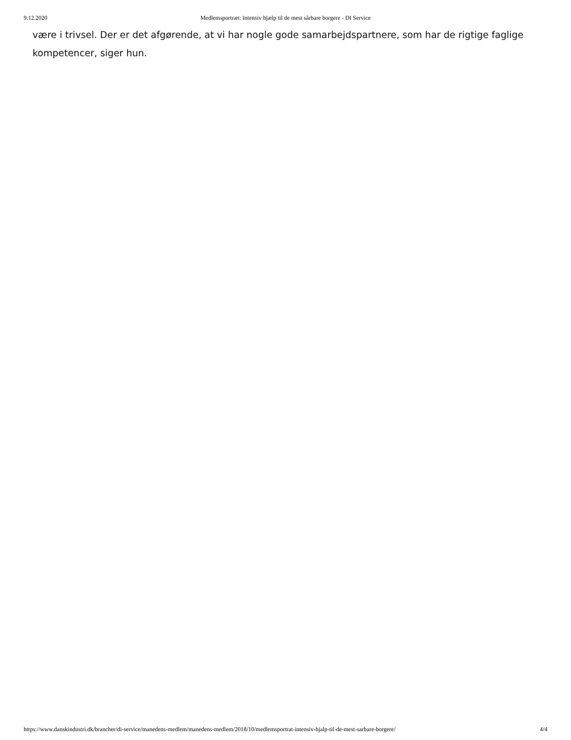9.12.2020 Medlemsportræt: Intensiv hjælp til de mest sårbare borgere - DI Service
være i trivsel. Der er det afgørende, at vi har nogle gode samarbejdspartnere, som har de rigtige faglige kompetencer, siger hun.
https://www.danskindustri.dk/brancher/di-service/manedens-medlem/manedens-medlem/2018/10/medlemsportrat-intensiv-hjalp-til-de-mest-sarbare-borgere/ 4/4